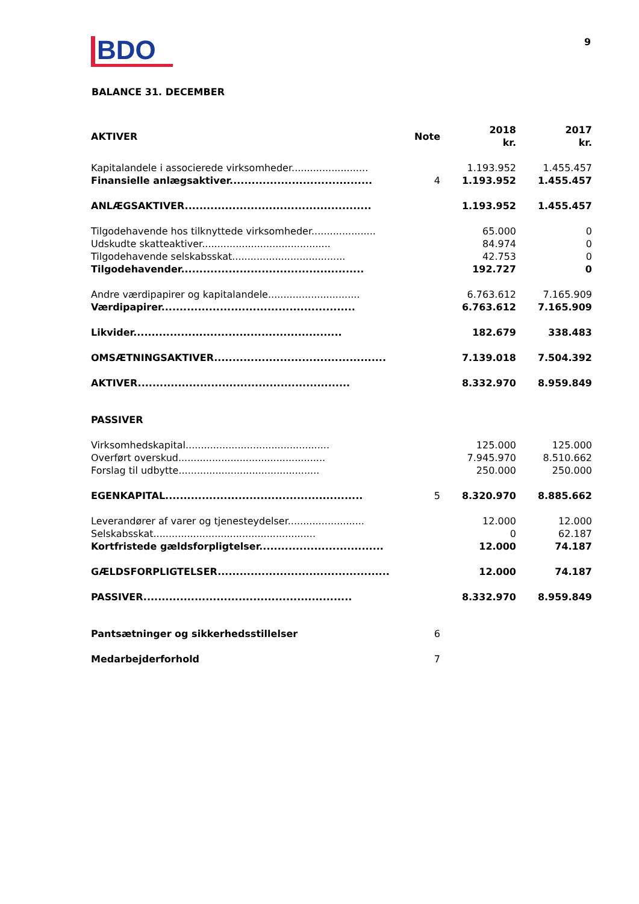BDO 9
BALANCE 31. DECEMBER
| AKTIVER | Note | 2018 kr. | 2017 kr. |
| --- | --- | --- | --- |
| Kapitalandele i associerede virksomheder......................... | | 1.193.952 | 1.455.457 |
| Finansielle anlægsaktiver....................................... | 4 | 1.193.952 | 1.455.457 |
| ANLÆGSAKTIVER................................................... | | 1.193.952 | 1.455.457 |
| Tilgodehavende hos tilknyttede virksomheder..................... | | 65.000 | 0 |
| Udskudte skatteaktiver.......................................... | | 84.974 | 0 |
| Tilgodehavende selskabsskat..................................... | | 42.753 | 0 |
| Tilgodehavender.................................................. | | 192.727 | 0 |
| Andre værdipapirer og kapitalandele.............................. | | 6.763.612 | 7.165.909 |
| Værdipapirer..................................................... | | 6.763.612 | 7.165.909 |
| Likvider......................................................... | | 182.679 | 338.483 |
| OMSÆTNINGSAKTIVER............................................... | | 7.139.018 | 7.504.392 |
| AKTIVER.......................................................... | | 8.332.970 | 8.959.849 |
| PASSIVER | | | |
| Virksomhedskapital............................................... | | 125.000 | 125.000 |
| Overført overskud................................................ | | 7.945.970 | 8.510.662 |
| Forslag til udbytte.............................................. | | 250.000 | 250.000 |
| EGENKAPITAL...................................................... | 5 | 8.320.970 | 8.885.662 |
| Leverandører af varer og tjenesteydelser......................... | | 12.000 | 12.000 |
| Selskabsskat..................................................... | | 0 | 62.187 |
| Kortfristede gældsforpligtelser.................................. | | 12.000 | 74.187 |
| GÆLDSFORPLIGTELSER............................................... | | 12.000 | 74.187 |
| PASSIVER......................................................... | | 8.332.970 | 8.959.849 |
| Pantsætninger og sikkerhedsstillelser | 6 | | |
| Medarbejderforhold | 7 | | |